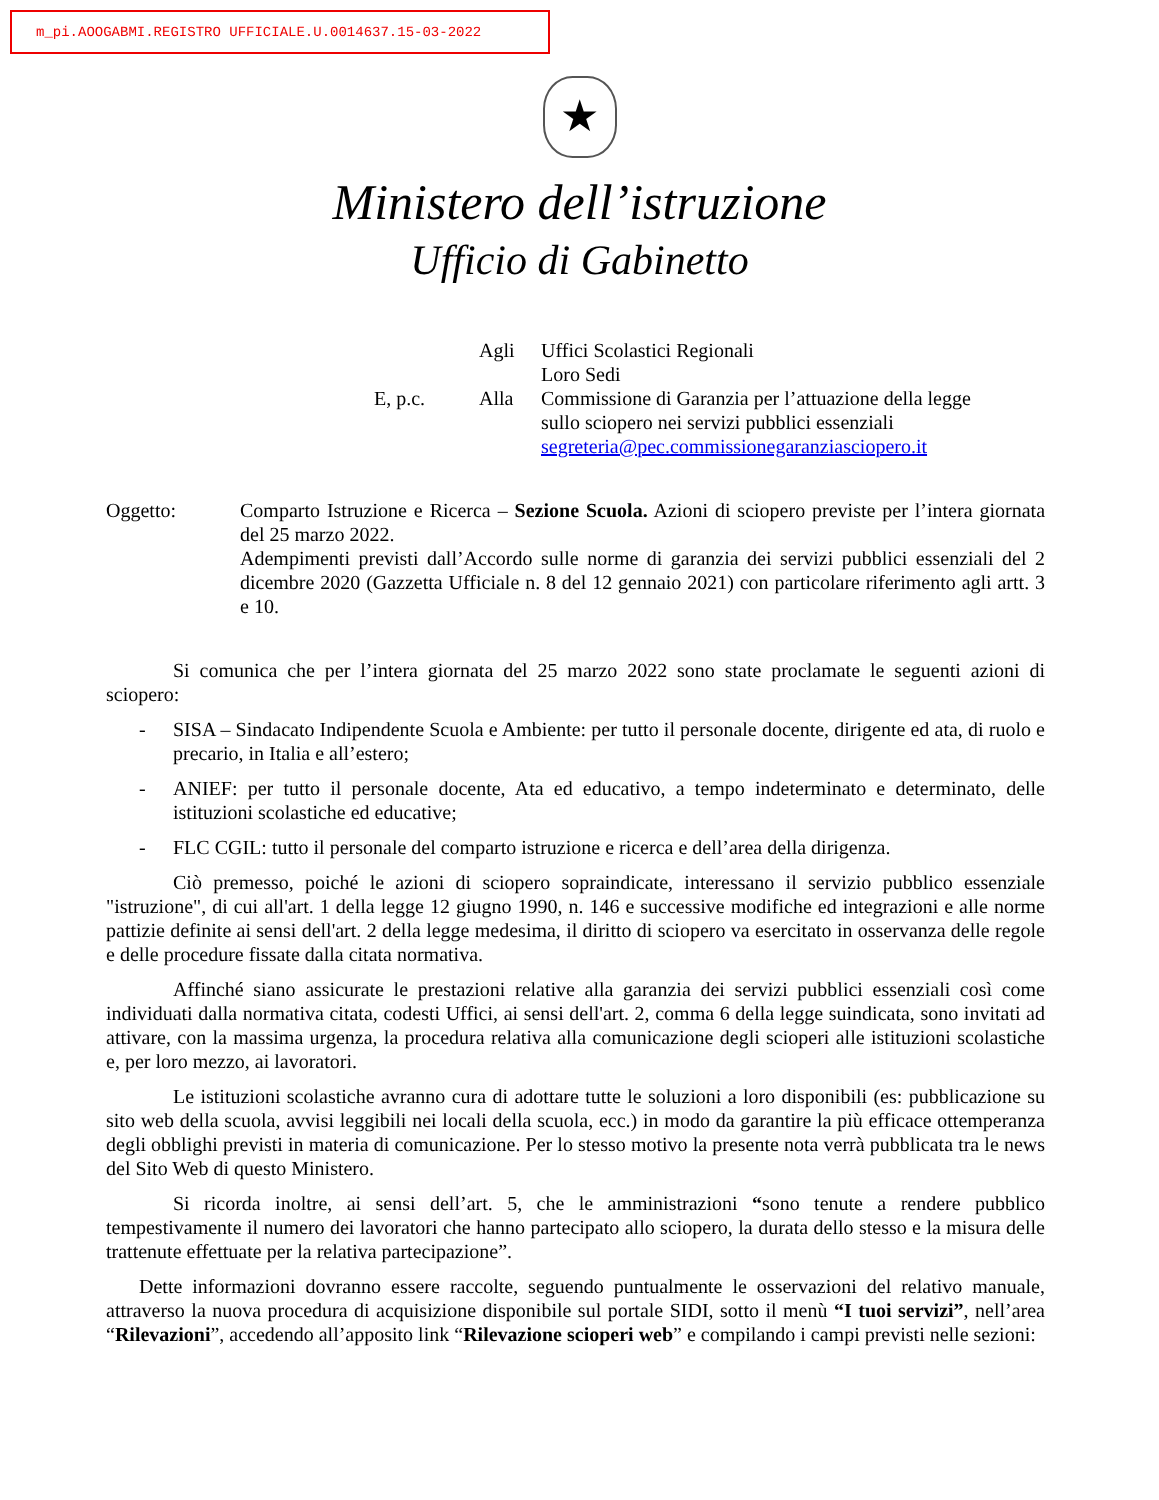m_pi.AOOGABMI.REGISTRO UFFICIALE.U.0014637.15-03-2022
★
Ministero dell’istruzione
Ufficio di Gabinetto
Agli
Uffici Scolastici Regionali
Loro Sedi
E, p.c.
Alla
Commissione di Garanzia per l’attuazione della legge sullo sciopero nei servizi pubblici essenziali
segreteria@pec.commissionegaranziasciopero.it
Oggetto: Comparto Istruzione e Ricerca – Sezione Scuola. Azioni di sciopero previste per l’intera giornata del 25 marzo 2022.
Adempimenti previsti dall’Accordo sulle norme di garanzia dei servizi pubblici essenziali del 2 dicembre 2020 (Gazzetta Ufficiale n. 8 del 12 gennaio 2021) con particolare riferimento agli artt. 3 e 10.
Si comunica che per l’intera giornata del 25 marzo 2022 sono state proclamate le seguenti azioni di sciopero:
- SISA – Sindacato Indipendente Scuola e Ambiente: per tutto il personale docente, dirigente ed ata, di ruolo e precario, in Italia e all’estero;
- ANIEF: per tutto il personale docente, Ata ed educativo, a tempo indeterminato e determinato, delle istituzioni scolastiche ed educative;
- FLC CGIL: tutto il personale del comparto istruzione e ricerca e dell’area della dirigenza.
Ciò premesso, poiché le azioni di sciopero sopraindicate, interessano il servizio pubblico essenziale "istruzione", di cui all'art. 1 della legge 12 giugno 1990, n. 146 e successive modifiche ed integrazioni e alle norme pattizie definite ai sensi dell'art. 2 della legge medesima, il diritto di sciopero va esercitato in osservanza delle regole e delle procedure fissate dalla citata normativa.
Affinché siano assicurate le prestazioni relative alla garanzia dei servizi pubblici essenziali così come individuati dalla normativa citata, codesti Uffici, ai sensi dell'art. 2, comma 6 della legge suindicata, sono invitati ad attivare, con la massima urgenza, la procedura relativa alla comunicazione degli scioperi alle istituzioni scolastiche e, per loro mezzo, ai lavoratori.
Le istituzioni scolastiche avranno cura di adottare tutte le soluzioni a loro disponibili (es: pubblicazione su sito web della scuola, avvisi leggibili nei locali della scuola, ecc.) in modo da garantire la più efficace ottemperanza degli obblighi previsti in materia di comunicazione. Per lo stesso motivo la presente nota verrà pubblicata tra le news del Sito Web di questo Ministero.
Si ricorda inoltre, ai sensi dell’art. 5, che le amministrazioni “sono tenute a rendere pubblico tempestivamente il numero dei lavoratori che hanno partecipato allo sciopero, la durata dello stesso e la misura delle trattenute effettuate per la relativa partecipazione”.
Dette informazioni dovranno essere raccolte, seguendo puntualmente le osservazioni del relativo manuale, attraverso la nuova procedura di acquisizione disponibile sul portale SIDI, sotto il menù “I tuoi servizi”, nell’area “Rilevazioni”, accedendo all’apposito link “Rilevazione scioperi web” e compilando i campi previsti nelle sezioni: